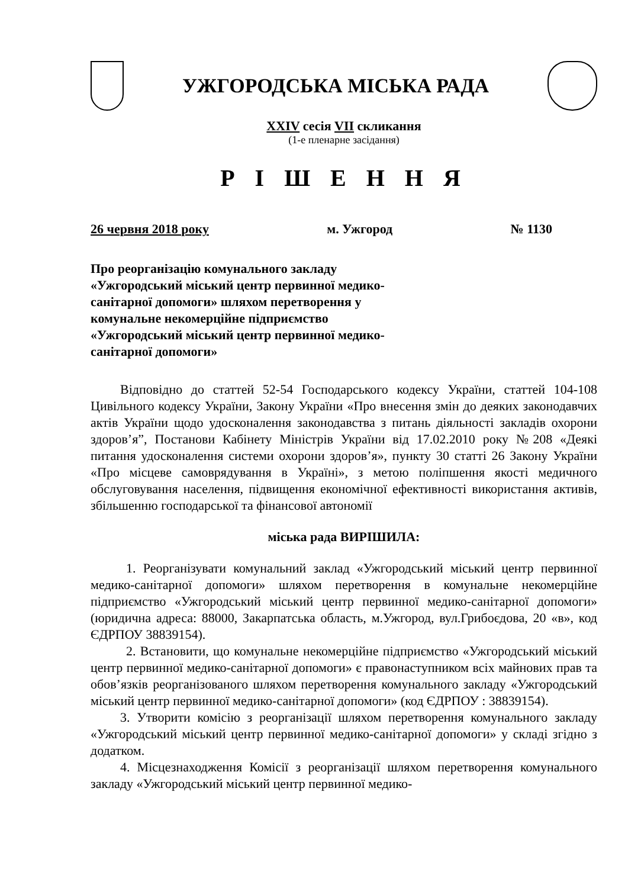УЖГОРОДСЬКА МІСЬКА РАДА
XXIV сесія VII скликання
(1-е пленарне засідання)
Р І Ш Е Н Н Я
26 червня 2018 року м. Ужгород № 1130
Про реорганізацію комунального закладу «Ужгородський міський центр первинної медико-санітарної допомоги» шляхом перетворення у комунальне некомерційне підприємство «Ужгородський міський центр первинної медико-санітарної допомоги»
Відповідно до статтей 52-54 Господарського кодексу України, статтей 104-108 Цивільного кодексу України, Закону України «Про внесення змін до деяких законодавчих актів України щодо удосконалення законодавства з питань діяльності закладів охорони здоров’я”, Постанови Кабінету Міністрів України від 17.02.2010 року №208 «Деякі питання удосконалення системи охорони здоров’я», пункту 30 статті 26 Закону України «Про місцеве самоврядування в Україні», з метою поліпшення якості медичного обслуговування населення, підвищення економічної ефективності використання активів, збільшенню господарської та фінансової автономії
міська рада ВИРІШИЛА:
1. Реорганізувати комунальний заклад «Ужгородський міський центр первинної медико-санітарної допомоги» шляхом перетворення в комунальне некомерційне підприємство «Ужгородський міський центр первинної медико-санітарної допомоги» (юридична адреса: 88000, Закарпатська область, м.Ужгород, вул.Грибоєдова, 20 «в», код ЄДРПОУ 38839154).
2. Встановити, що комунальне некомерційне підприємство «Ужгородський міський центр первинної медико-санітарної допомоги» є правонаступником всіх майнових прав та обов’язків реорганізованого шляхом перетворення комунального закладу «Ужгородський міський центр первинної медико-санітарної допомоги» (код ЄДРПОУ : 38839154).
3. Утворити комісію з реорганізації шляхом перетворення комунального закладу «Ужгородський міський центр первинної медико-санітарної допомоги» у складі згідно з додатком.
4. Місцезнаходження Комісії з реорганізації шляхом перетворення комунального закладу «Ужгородський міський центр первинної медико-